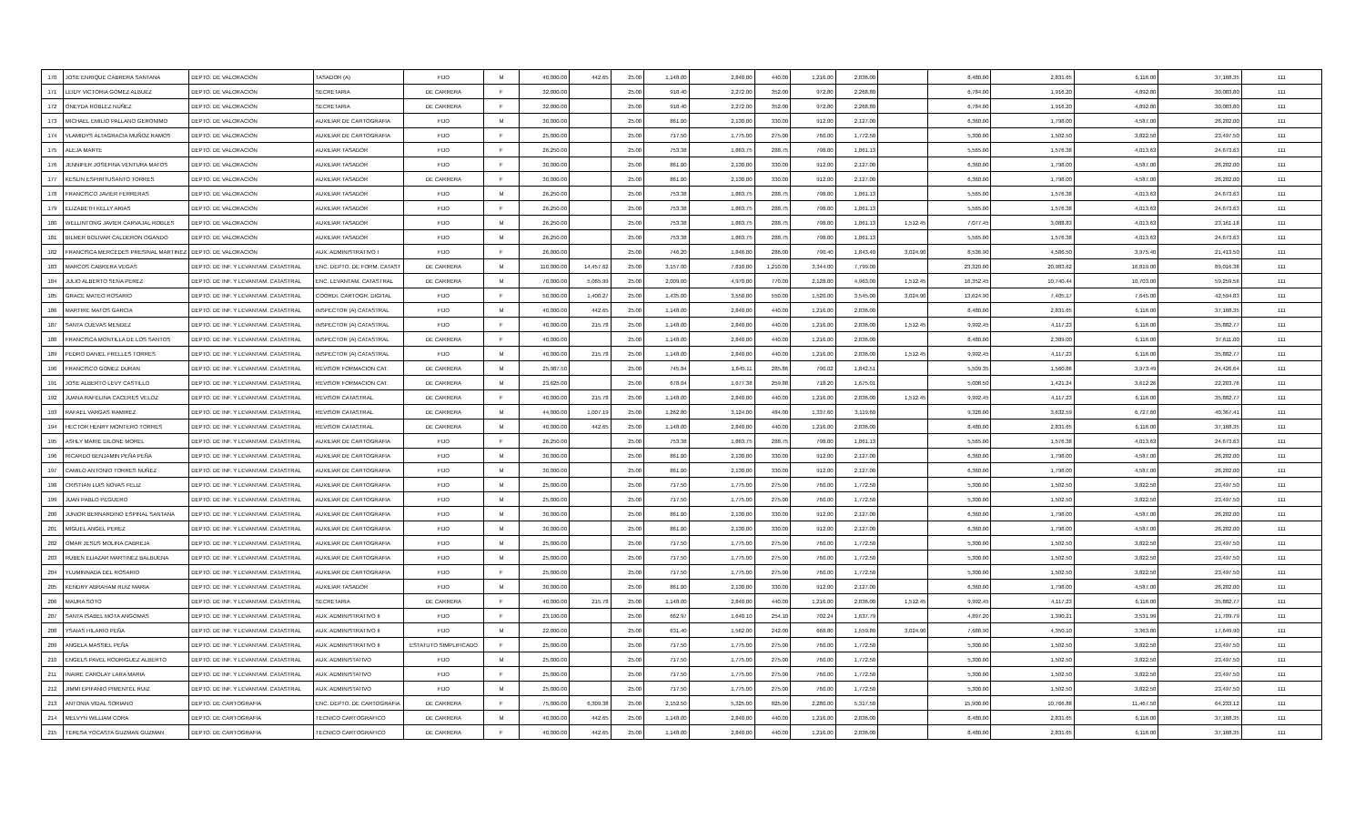| 170 | JOSE ENRIQUE CABRERA SANTANA | DEPTO. DE VALORACION | TASADOR (A) | FIJO | M | 40,000.00 | 442.65 | 25.00 | 1,148.00 | 2,840.00 | 440.00 | 1,216.00 | 2,836.00 | | 8,480.00 | 2,831.65 | 6,116.00 | 37,168.35 | 111 |
| 171 | LEIDY VICTORIA GOMEZ ALBUEZ | DEPTO. DE VALORACION | SECRETARIA | DE CARRERA | F | 32,000.00 | | 25.00 | 918.40 | 2,272.00 | 352.00 | 972.80 | 2,268.80 | | 6,784.00 | 1,916.20 | 4,892.80 | 30,083.80 | 111 |
| 172 | ONEYDA ROBLEZ NUÑEZ | DEPTO. DE VALORACION | SECRETARIA | DE CARRERA | F | 32,000.00 | | 25.00 | 918.40 | 2,272.00 | 352.00 | 972.80 | 2,268.80 | | 6,784.00 | 1,916.20 | 4,892.80 | 30,083.80 | 111 |
| 173 | MICHAEL EMILIO PALLANO GERONIMO | DEPTO. DE VALORACION | AUXILIAR DE CARTOGRAFIA | FIJO | M | 30,000.00 | | 25.00 | 861.00 | 2,130.00 | 330.00 | 912.00 | 2,127.00 | | 6,360.00 | 1,798.00 | 4,587.00 | 28,202.00 | 111 |
| 174 | VLAMIDYS ALTAGRACIA MUÑOZ RAMOS | DEPTO. DE VALORACION | AUXILIAR DE CARTOGRAFIA | FIJO | F | 25,000.00 | | 25.00 | 717.50 | 1,775.00 | 275.00 | 760.00 | 1,772.50 | | 5,300.00 | 1,502.50 | 3,822.50 | 23,497.50 | 111 |
| 175 | ALEJA MARTE | DEPTO. DE VALORACION | AUXILIAR TASADOR | FIJO | F | 26,250.00 | | 25.00 | 753.38 | 1,863.75 | 288.75 | 798.00 | 1,861.13 | | 5,565.00 | 1,576.38 | 4,013.63 | 24,673.63 | 111 |
| 176 | JENNIFER JOSEFINA VENTURA MATOS | DEPTO. DE VALORACION | AUXILIAR TASADOR | FIJO | F | 30,000.00 | | 25.00 | 861.00 | 2,130.00 | 330.00 | 912.00 | 2,127.00 | | 6,360.00 | 1,798.00 | 4,587.00 | 28,202.00 | 111 |
| 177 | KESLIN ESPIRITUSANTO TORRES | DEPTO. DE VALORACION | AUXILIAR TASADOR | DE CARRERA | F | 30,000.00 | | 25.00 | 861.00 | 2,130.00 | 330.00 | 912.00 | 2,127.00 | | 6,360.00 | 1,798.00 | 4,587.00 | 28,202.00 | 111 |
| 178 | FRANCISCO JAVIER FERRERAS | DEPTO. DE VALORACION | AUXILIAR TASADOR | FIJO | M | 26,250.00 | | 25.00 | 753.38 | 1,863.75 | 288.75 | 798.00 | 1,861.13 | | 5,565.00 | 1,576.38 | 4,013.63 | 24,673.63 | 111 |
| 179 | ELIZABETH KELLY ARIAS | DEPTO. DE VALORACION | AUXILIAR TASADOR | FIJO | F | 26,250.00 | | 25.00 | 753.38 | 1,863.75 | 288.75 | 798.00 | 1,861.13 | | 5,565.00 | 1,576.38 | 4,013.63 | 24,673.63 | 111 |
| 180 | WELLINTONG JAVIER CARVAJAL ROBLES | DEPTO. DE VALORACION | AUXILIAR TASADOR | FIJO | M | 26,250.00 | | 25.00 | 753.38 | 1,863.75 | 288.75 | 798.00 | 1,861.13 | 1,512.45 | 7,077.45 | 3,088.83 | 4,013.63 | 23,161.18 | 111 |
| 181 | BILMER BOLIVAR CALDERON OGANDO | DEPTO. DE VALORACION | AUXILIAR TASADOR | FIJO | M | 26,250.00 | | 25.00 | 753.38 | 1,863.75 | 288.75 | 798.00 | 1,861.13 | | 5,565.00 | 1,576.38 | 4,013.63 | 24,673.63 | 111 |
| 182 | FRANCISCA MERCEDES PRESINAL MARTINEZ | DEPTO. DE VALORACION | AUX. ADMINISTRATIVO I | FIJO | F | 26,000.00 | | 25.00 | 746.20 | 1,846.00 | 286.00 | 790.40 | 1,843.40 | 3,024.90 | 8,536.90 | 4,586.50 | 3,975.40 | 21,413.50 | 111 |
| 183 | MARCOS CABRERA VEGAS | DEPTO. DE INF. Y LEVANTAM. CATASTRAL | ENC. DEPTO. DE FORM. CATAST | DE CARRERA | M | 110,000.00 | 14,457.62 | 25.00 | 3,157.00 | 7,810.00 | 1,210.00 | 3,344.00 | 7,799.00 | | 23,320.00 | 20,983.62 | 16,819.00 | 89,016.38 | 111 |
| 184 | JULIO ALBERTO SENA PEREZ | DEPTO. DE INF. Y LEVANTAM. CATASTRAL | ENC. LEVANTAM. CATASTRAL | DE CARRERA | M | 70,000.00 | 5,065.99 | 25.00 | 2,009.00 | 4,970.00 | 770.00 | 2,128.00 | 4,963.00 | 1,512.45 | 16,352.45 | 10,740.44 | 10,703.00 | 59,259.56 | 111 |
| 185 | GRACE MATEO ROSARIO | DEPTO. DE INF. Y LEVANTAM. CATASTRAL | COORDI. CARTOGR. DIGITAL | FIJO | F | 50,000.00 | 1,400.27 | 25.00 | 1,435.00 | 3,550.00 | 550.00 | 1,520.00 | 3,545.00 | 3,024.90 | 13,624.90 | 7,405.17 | 7,645.00 | 42,594.83 | 111 |
| 186 | MARTIRE MATOS GARCIA | DEPTO. DE INF. Y LEVANTAM. CATASTRAL | INSPECTOR (A) CATASTRAL | FIJO | M | 40,000.00 | 442.65 | 25.00 | 1,148.00 | 2,840.00 | 440.00 | 1,216.00 | 2,836.00 | | 8,480.00 | 2,831.65 | 6,116.00 | 37,168.35 | 111 |
| 187 | SANTA CUEVAS MENDEZ | DEPTO. DE INF. Y LEVANTAM. CATASTRAL | INSPECTOR (A) CATASTRAL | FIJO | F | 40,000.00 | 215.78 | 25.00 | 1,148.00 | 2,840.00 | 440.00 | 1,216.00 | 2,836.00 | 1,512.45 | 9,992.45 | 4,117.23 | 6,116.00 | 35,882.77 | 111 |
| 188 | FRANCISCA MONTILLA DE LOS SANTOS | DEPTO. DE INF. Y LEVANTAM. CATASTRAL | INSPECTOR (A) CATASTRAL | DE CARRERA | F | 40,000.00 | | 25.00 | 1,148.00 | 2,840.00 | 440.00 | 1,216.00 | 2,836.00 | | 8,480.00 | 2,389.00 | 6,116.00 | 37,611.00 | 111 |
| 189 | PEDRO DANIEL FRELLES TORRES | DEPTO. DE INF. Y LEVANTAM. CATASTRAL | INSPECTOR (A) CATASTRAL | FIJO | M | 40,000.00 | 215.78 | 25.00 | 1,148.00 | 2,840.00 | 440.00 | 1,216.00 | 2,836.00 | 1,512.45 | 9,992.45 | 4,117.23 | 6,116.00 | 35,882.77 | 111 |
| 190 | FRANCISCO GOMEZ DURAN | DEPTO. DE INF. Y LEVANTAM. CATASTRAL | REVISOR FORMACION CAT. | DE CARRERA | M | 25,987.50 | | 25.00 | 745.84 | 1,845.11 | 285.86 | 790.02 | 1,842.51 | | 5,509.35 | 1,560.86 | 3,973.49 | 24,426.64 | 111 |
| 191 | JOSE ALBERTO LEVY CASTILLO | DEPTO. DE INF. Y LEVANTAM. CATASTRAL | REVISOR FORMACION CAT. | DE CARRERA | M | 23,625.00 | | 25.00 | 678.04 | 1,677.38 | 259.88 | 718.20 | 1,675.01 | | 5,008.50 | 1,421.24 | 3,612.26 | 22,203.76 | 111 |
| 192 | JUANA RAFELINA CACERES VELOZ | DEPTO. DE INF. Y LEVANTAM. CATASTRAL | REVISOR CATASTRAL | DE CARRERA | F | 40,000.00 | 215.78 | 25.00 | 1,148.00 | 2,840.00 | 440.00 | 1,216.00 | 2,836.00 | 1,512.45 | 9,992.45 | 4,117.23 | 6,116.00 | 35,882.77 | 111 |
| 193 | RAFAEL VARGAS RAMIREZ | DEPTO. DE INF. Y LEVANTAM. CATASTRAL | REVISOR CATASTRAL | DE CARRERA | M | 44,000.00 | 1,007.19 | 25.00 | 1,262.80 | 3,124.00 | 484.00 | 1,337.60 | 3,119.60 | | 9,328.00 | 3,632.59 | 6,727.60 | 40,367.41 | 111 |
| 194 | HECTOR HENRY MONTERO TORRES | DEPTO. DE INF. Y LEVANTAM. CATASTRAL | REVISOR CATASTRAL | DE CARRERA | M | 40,000.00 | 442.65 | 25.00 | 1,148.00 | 2,840.00 | 440.00 | 1,216.00 | 2,836.00 | | 8,480.00 | 2,831.65 | 6,116.00 | 37,168.35 | 111 |
| 195 | ASHLY MARIE DILONE MOREL | DEPTO. DE INF. Y LEVANTAM. CATASTRAL | AUXILIAR DE CARTOGRAFIA | FIJO | F | 26,250.00 | | 25.00 | 753.38 | 1,863.75 | 288.75 | 798.00 | 1,861.13 | | 5,565.00 | 1,576.38 | 4,013.63 | 24,673.63 | 111 |
| 196 | RICARDO BENJAMIN PEÑA PEÑA | DEPTO. DE INF. Y LEVANTAM. CATASTRAL | AUXILIAR DE CARTOGRAFIA | FIJO | M | 30,000.00 | | 25.00 | 861.00 | 2,130.00 | 330.00 | 912.00 | 2,127.00 | | 6,360.00 | 1,798.00 | 4,587.00 | 28,202.00 | 111 |
| 197 | CAMILO ANTONIO TORRES NUÑEZ | DEPTO. DE INF. Y LEVANTAM. CATASTRAL | AUXILIAR DE CARTOGRAFIA | FIJO | M | 30,000.00 | | 25.00 | 861.00 | 2,130.00 | 330.00 | 912.00 | 2,127.00 | | 6,360.00 | 1,798.00 | 4,587.00 | 28,202.00 | 111 |
| 198 | CRISTIAN LUIS NOVAS FELIZ | DEPTO. DE INF. Y LEVANTAM. CATASTRAL | AUXILIAR DE CARTOGRAFIA | FIJO | M | 25,000.00 | | 25.00 | 717.50 | 1,775.00 | 275.00 | 760.00 | 1,772.50 | | 5,300.00 | 1,502.50 | 3,822.50 | 23,497.50 | 111 |
| 199 | JUAN PABLO PEGUERO | DEPTO. DE INF. Y LEVANTAM. CATASTRAL | AUXILIAR DE CARTOGRAFIA | FIJO | M | 25,000.00 | | 25.00 | 717.50 | 1,775.00 | 275.00 | 760.00 | 1,772.50 | | 5,300.00 | 1,502.50 | 3,822.50 | 23,497.50 | 111 |
| 200 | JUNIOR BERNARDINO ESPINAL SANTANA | DEPTO. DE INF. Y LEVANTAM. CATASTRAL | AUXILIAR DE CARTOGRAFIA | FIJO | M | 30,000.00 | | 25.00 | 861.00 | 2,130.00 | 330.00 | 912.00 | 2,127.00 | | 6,360.00 | 1,798.00 | 4,587.00 | 28,202.00 | 111 |
| 201 | MIGUEL ANGEL PEREZ | DEPTO. DE INF. Y LEVANTAM. CATASTRAL | AUXILIAR DE CARTOGRAFIA | FIJO | M | 30,000.00 | | 25.00 | 861.00 | 2,130.00 | 330.00 | 912.00 | 2,127.00 | | 6,360.00 | 1,798.00 | 4,587.00 | 28,202.00 | 111 |
| 202 | OMAR JESUS MOLINA CABREJA | DEPTO. DE INF. Y LEVANTAM. CATASTRAL | AUXILIAR DE CARTOGRAFIA | FIJO | M | 25,000.00 | | 25.00 | 717.50 | 1,775.00 | 275.00 | 760.00 | 1,772.50 | | 5,300.00 | 1,502.50 | 3,822.50 | 23,497.50 | 111 |
| 203 | RUBEN ELIAZAR MARTINEZ BALBUENA | DEPTO. DE INF. Y LEVANTAM. CATASTRAL | AUXILIAR DE CARTOGRAFIA | FIJO | M | 25,000.00 | | 25.00 | 717.50 | 1,775.00 | 275.00 | 760.00 | 1,772.50 | | 5,300.00 | 1,502.50 | 3,822.50 | 23,497.50 | 111 |
| 204 | YLUMINNADA DEL ROSARIO | DEPTO. DE INF. Y LEVANTAM. CATASTRAL | AUXILIAR DE CARTOGRAFIA | FIJO | F | 25,000.00 | | 25.00 | 717.50 | 1,775.00 | 275.00 | 760.00 | 1,772.50 | | 5,300.00 | 1,502.50 | 3,822.50 | 23,497.50 | 111 |
| 205 | KENDRY ABRAHAM RUIZ MARIA | DEPTO. DE INF. Y LEVANTAM. CATASTRAL | AUXILIAR TASADOR | FIJO | M | 30,000.00 | | 25.00 | 861.00 | 2,130.00 | 330.00 | 912.00 | 2,127.00 | | 6,360.00 | 1,798.00 | 4,587.00 | 28,202.00 | 111 |
| 206 | MAURA SOTO | DEPTO. DE INF. Y LEVANTAM. CATASTRAL | SECRETARIA | DE CARRERA | F | 40,000.00 | 215.78 | 25.00 | 1,148.00 | 2,840.00 | 440.00 | 1,216.00 | 2,836.00 | 1,512.45 | 9,992.45 | 4,117.23 | 6,116.00 | 35,882.77 | 111 |
| 207 | SANTA ISABEL MOTA ANGOMAS | DEPTO. DE INF. Y LEVANTAM. CATASTRAL | AUX. ADMINISTRATIVO II | FIJO | F | 23,100.00 | | 25.00 | 662.97 | 1,640.10 | 254.10 | 702.24 | 1,637.79 | | 4,897.20 | 1,390.21 | 3,531.99 | 21,709.79 | 111 |
| 208 | YSAIAS HILARIO PEÑA | DEPTO. DE INF. Y LEVANTAM. CATASTRAL | AUX. ADMINISTRATIVO II | FIJO | M | 22,000.00 | | 25.00 | 631.40 | 1,562.00 | 242.00 | 668.80 | 1,559.80 | 3,024.90 | 7,688.90 | 4,350.10 | 3,363.80 | 17,649.90 | 111 |
| 209 | ANGELA MASSIEL PEÑA | DEPTO. DE INF. Y LEVANTAM. CATASTRAL | AUX. ADMINISTRATIVO II | ESTATUTO SIMPLIFICADO | F | 25,000.00 | | 25.00 | 717.50 | 1,775.00 | 275.00 | 760.00 | 1,772.50 | | 5,300.00 | 1,502.50 | 3,822.50 | 23,497.50 | 111 |
| 210 | ENGELS PAVEL RODRIGUEZ ALBERTO | DEPTO. DE INF. Y LEVANTAM. CATASTRAL | AUX. ADMINISTATIVO | FIJO | M | 25,000.00 | | 25.00 | 717.50 | 1,775.00 | 275.00 | 760.00 | 1,772.50 | | 5,300.00 | 1,502.50 | 3,822.50 | 23,497.50 | 111 |
| 211 | INAIRE CAROLAY LARA MARIA | DEPTO. DE INF. Y LEVANTAM. CATASTRAL | AUX. ADMINISTATIVO | FIJO | F | 25,000.00 | | 25.00 | 717.50 | 1,775.00 | 275.00 | 760.00 | 1,772.50 | | 5,300.00 | 1,502.50 | 3,822.50 | 23,497.50 | 111 |
| 212 | JIMMI EPIFANIO PIMENTEL RUIZ | DEPTO. DE INF. Y LEVANTAM. CATASTRAL | AUX. ADMINISTATIVO | FIJO | M | 25,000.00 | | 25.00 | 717.50 | 1,775.00 | 275.00 | 760.00 | 1,772.50 | | 5,300.00 | 1,502.50 | 3,822.50 | 23,497.50 | 111 |
| 213 | ANTONIA VIDAL SORIANO | DEPTO. DE CARTOGRAFIA | ENC. DEPTO. DE CARTOGRAFIA | DE CARRERA | F | 75,000.00 | 6,309.38 | 25.00 | 2,152.50 | 5,325.00 | 825.00 | 2,280.00 | 5,317.50 | | 15,900.00 | 10,766.88 | 11,467.50 | 64,233.12 | 111 |
| 214 | MELVYN WILLIAM CORA | DEPTO. DE CARTOGRAFIA | TECNICO CARTOGRAFICO | DE CARRERA | M | 40,000.00 | 442.65 | 25.00 | 1,148.00 | 2,840.00 | 440.00 | 1,216.00 | 2,836.00 | | 8,480.00 | 2,831.65 | 6,116.00 | 37,168.35 | 111 |
| 215 | TERESA YOCASTA GUZMAN GUZMAN | DEPTO. DE CARTOGRAFIA | TECNICO CARTOGRAFICO | DE CARRERA | F | 40,000.00 | 442.65 | 25.00 | 1,148.00 | 2,840.00 | 440.00 | 1,216.00 | 2,836.00 | | 8,480.00 | 2,831.65 | 6,116.00 | 37,168.35 | 111 |